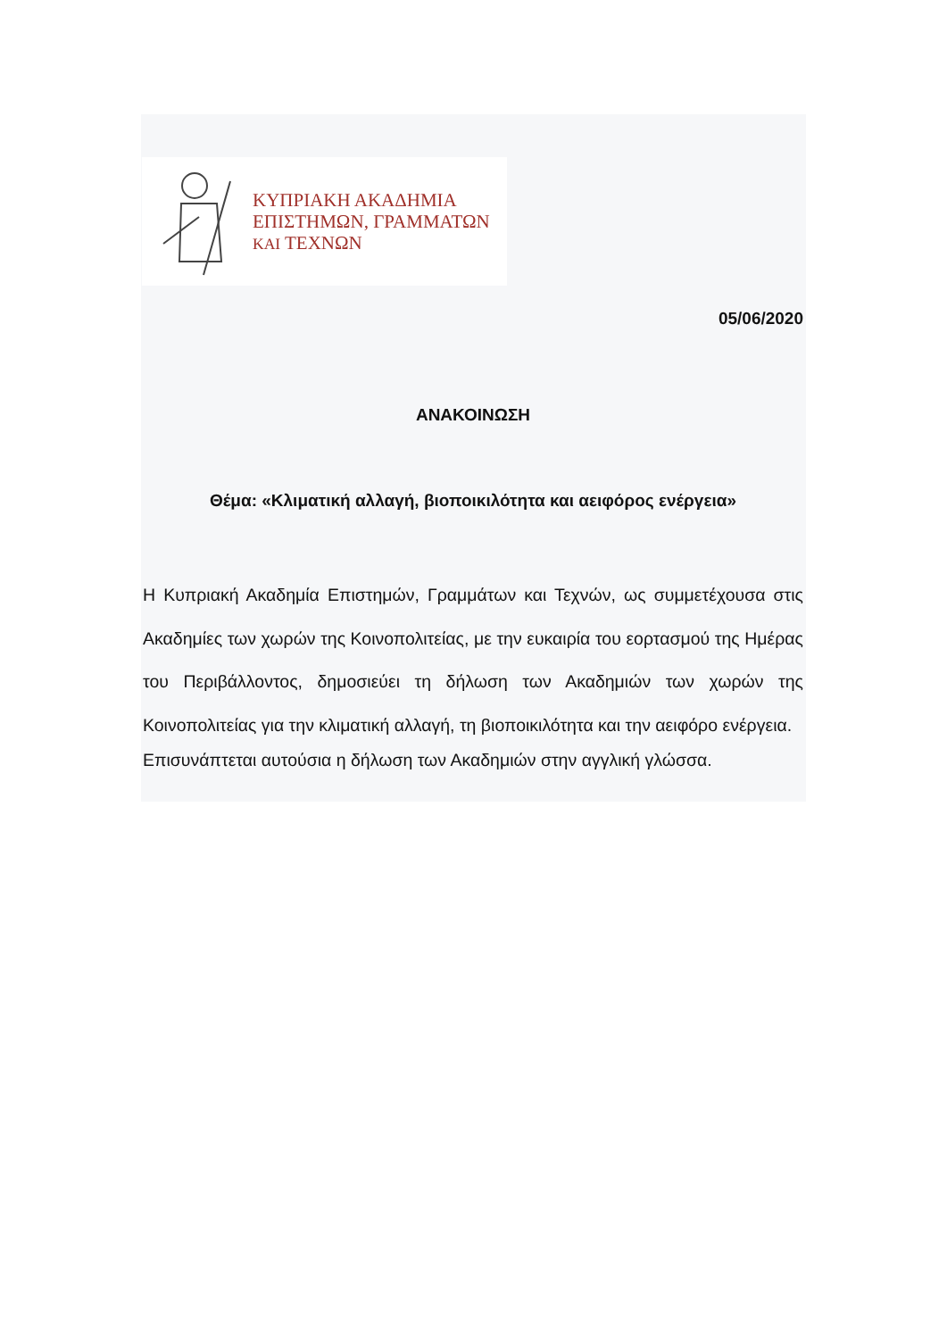ΚΥΠΡΙΑΚΗ ΑΚΑΔΗΜΙΑ
ΕΠΙΣΤΗΜΩΝ, ΓΡΑΜΜΑΤΩΝ
ΚΑΙ ΤΕΧΝΩΝ
05/06/2020
ΑΝΑΚΟΙΝΩΣΗ
Θέμα: «Κλιματική αλλαγή, βιοποικιλότητα και αειφόρος ενέργεια»
Η Κυπριακή Ακαδημία Επιστημών, Γραμμάτων και Τεχνών, ως συμμετέχουσα στις Ακαδημίες των χωρών της Κοινοπολιτείας, με την ευκαιρία του εορτασμού της Ημέρας του Περιβάλλοντος, δημοσιεύει τη δήλωση των Ακαδημιών των χωρών της Κοινοπολιτείας για την κλιματική αλλαγή, τη βιοποικιλότητα και την αειφόρο ενέργεια.
Επισυνάπτεται αυτούσια η δήλωση των Ακαδημιών στην αγγλική γλώσσα.